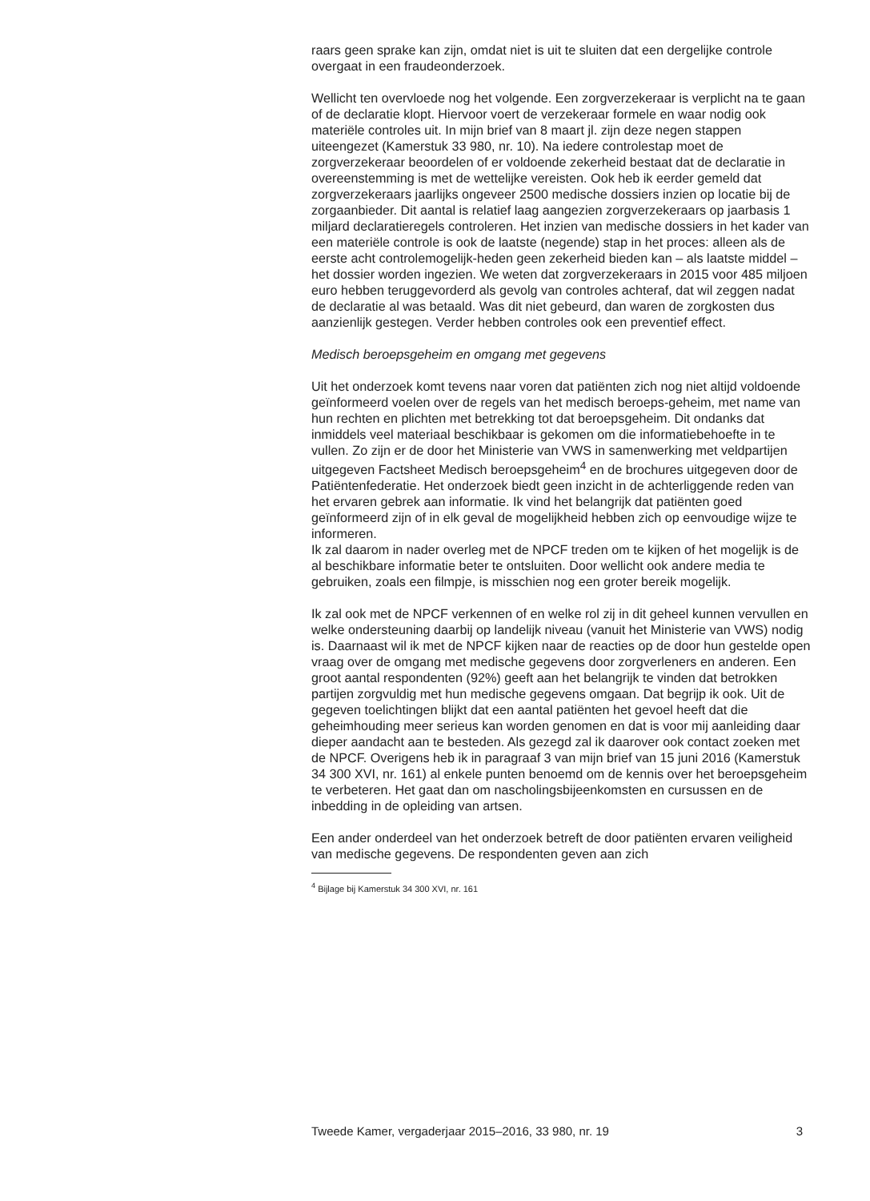raars geen sprake kan zijn, omdat niet is uit te sluiten dat een dergelijke controle overgaat in een fraudeonderzoek.
Wellicht ten overvloede nog het volgende. Een zorgverzekeraar is verplicht na te gaan of de declaratie klopt. Hiervoor voert de verzekeraar formele en waar nodig ook materiële controles uit. In mijn brief van 8 maart jl. zijn deze negen stappen uiteengezet (Kamerstuk 33 980, nr. 10). Na iedere controlestap moet de zorgverzekeraar beoordelen of er voldoende zekerheid bestaat dat de declaratie in overeenstemming is met de wettelijke vereisten. Ook heb ik eerder gemeld dat zorgverzekeraars jaarlijks ongeveer 2500 medische dossiers inzien op locatie bij de zorgaanbieder. Dit aantal is relatief laag aangezien zorgverzekeraars op jaarbasis 1 miljard declaratieregels controleren. Het inzien van medische dossiers in het kader van een materiële controle is ook de laatste (negende) stap in het proces: alleen als de eerste acht controlemogelijk-heden geen zekerheid bieden kan – als laatste middel – het dossier worden ingezien. We weten dat zorgverzekeraars in 2015 voor 485 miljoen euro hebben teruggevorderd als gevolg van controles achteraf, dat wil zeggen nadat de declaratie al was betaald. Was dit niet gebeurd, dan waren de zorgkosten dus aanzienlijk gestegen. Verder hebben controles ook een preventief effect.
Medisch beroepsgeheim en omgang met gegevens
Uit het onderzoek komt tevens naar voren dat patiënten zich nog niet altijd voldoende geïnformeerd voelen over de regels van het medisch beroeps-geheim, met name van hun rechten en plichten met betrekking tot dat beroepsgeheim. Dit ondanks dat inmiddels veel materiaal beschikbaar is gekomen om die informatiebehoefte in te vullen. Zo zijn er de door het Ministerie van VWS in samenwerking met veldpartijen uitgegeven Factsheet Medisch beroepsgeheim<sup>4</sup> en de brochures uitgegeven door de Patiëntenfederatie. Het onderzoek biedt geen inzicht in de achterliggende reden van het ervaren gebrek aan informatie. Ik vind het belangrijk dat patiënten goed geïnformeerd zijn of in elk geval de mogelijkheid hebben zich op eenvoudige wijze te informeren.
Ik zal daarom in nader overleg met de NPCF treden om te kijken of het mogelijk is de al beschikbare informatie beter te ontsluiten. Door wellicht ook andere media te gebruiken, zoals een filmpje, is misschien nog een groter bereik mogelijk.
Ik zal ook met de NPCF verkennen of en welke rol zij in dit geheel kunnen vervullen en welke ondersteuning daarbij op landelijk niveau (vanuit het Ministerie van VWS) nodig is. Daarnaast wil ik met de NPCF kijken naar de reacties op de door hun gestelde open vraag over de omgang met medische gegevens door zorgverleners en anderen. Een groot aantal respondenten (92%) geeft aan het belangrijk te vinden dat betrokken partijen zorgvuldig met hun medische gegevens omgaan. Dat begrijp ik ook. Uit de gegeven toelichtingen blijkt dat een aantal patiënten het gevoel heeft dat die geheimhouding meer serieus kan worden genomen en dat is voor mij aanleiding daar dieper aandacht aan te besteden. Als gezegd zal ik daarover ook contact zoeken met de NPCF. Overigens heb ik in paragraaf 3 van mijn brief van 15 juni 2016 (Kamerstuk 34 300 XVI, nr. 161) al enkele punten benoemd om de kennis over het beroepsgeheim te verbeteren. Het gaat dan om nascholingsbijeenkomsten en cursussen en de inbedding in de opleiding van artsen.
Een ander onderdeel van het onderzoek betreft de door patiënten ervaren veiligheid van medische gegevens. De respondenten geven aan zich
<sup>4</sup> Bijlage bij Kamerstuk 34 300 XVI, nr. 161
Tweede Kamer, vergaderjaar 2015–2016, 33 980, nr. 19 3